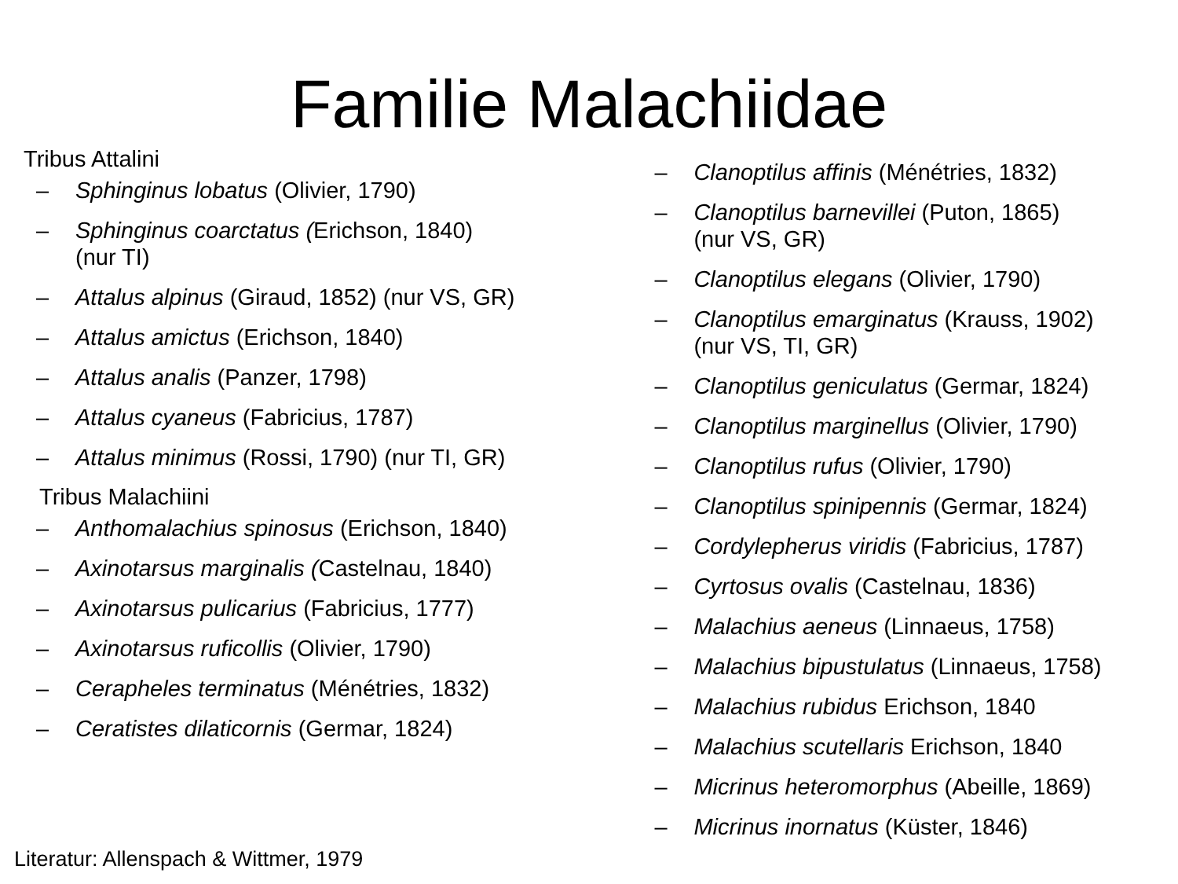Familie Malachiidae
Tribus Attalini
– Sphinginus lobatus (Olivier, 1790)
– Sphinginus coarctatus (Erichson, 1840)
(nur TI)
– Attalus alpinus (Giraud, 1852) (nur VS, GR)
– Attalus amictus (Erichson, 1840)
– Attalus analis (Panzer, 1798)
– Attalus cyaneus (Fabricius, 1787)
– Attalus minimus (Rossi, 1790) (nur TI, GR)
Tribus Malachiini
– Anthomalachius spinosus (Erichson, 1840)
– Axinotarsus marginalis (Castelnau, 1840)
– Axinotarsus pulicarius (Fabricius, 1777)
– Axinotarsus ruficollis (Olivier, 1790)
– Cerapheles terminatus (Ménétries, 1832)
– Ceratistes dilaticornis (Germar, 1824)
– Clanoptilus affinis (Ménétries, 1832)
– Clanoptilus barnevillei (Puton, 1865)
(nur VS, GR)
– Clanoptilus elegans (Olivier, 1790)
– Clanoptilus emarginatus (Krauss, 1902)
(nur VS, TI, GR)
– Clanoptilus geniculatus (Germar, 1824)
– Clanoptilus marginellus (Olivier, 1790)
– Clanoptilus rufus (Olivier, 1790)
– Clanoptilus spinipennis (Germar, 1824)
– Cordylepherus viridis (Fabricius, 1787)
– Cyrtosus ovalis (Castelnau, 1836)
– Malachius aeneus (Linnaeus, 1758)
– Malachius bipustulatus (Linnaeus, 1758)
– Malachius rubidus Erichson, 1840
– Malachius scutellaris Erichson, 1840
– Micrinus heteromorphus (Abeille, 1869)
– Micrinus inornatus (Küster, 1846)
Literatur: Allenspach & Wittmer, 1979